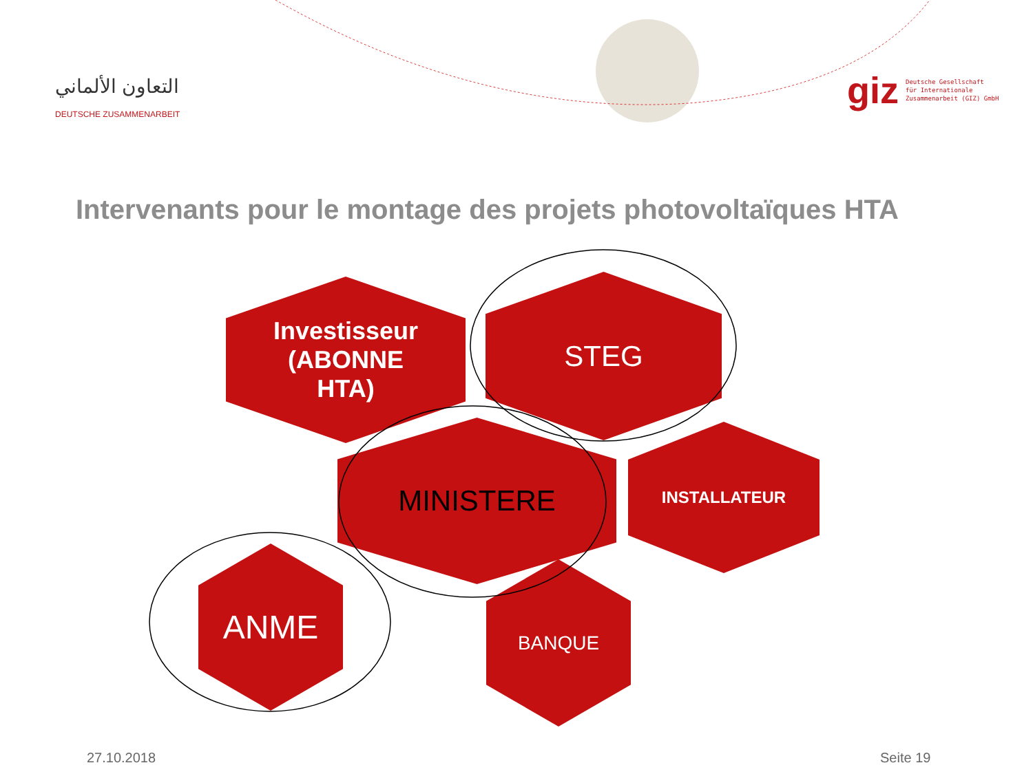التعاون الألماني
DEUTSCHE ZUSAMMENARBEIT
giz Deutsche Gesellschaft
für Internationale
Zusammenarbeit (GIZ) GmbH
Intervenants pour le montage des projets photovoltaïques HTA
Investisseur
(ABONNE
HTA)
STEG
MINISTERE INSTALLATEUR
ANME BANQUE
27.10.2018 Seite 19